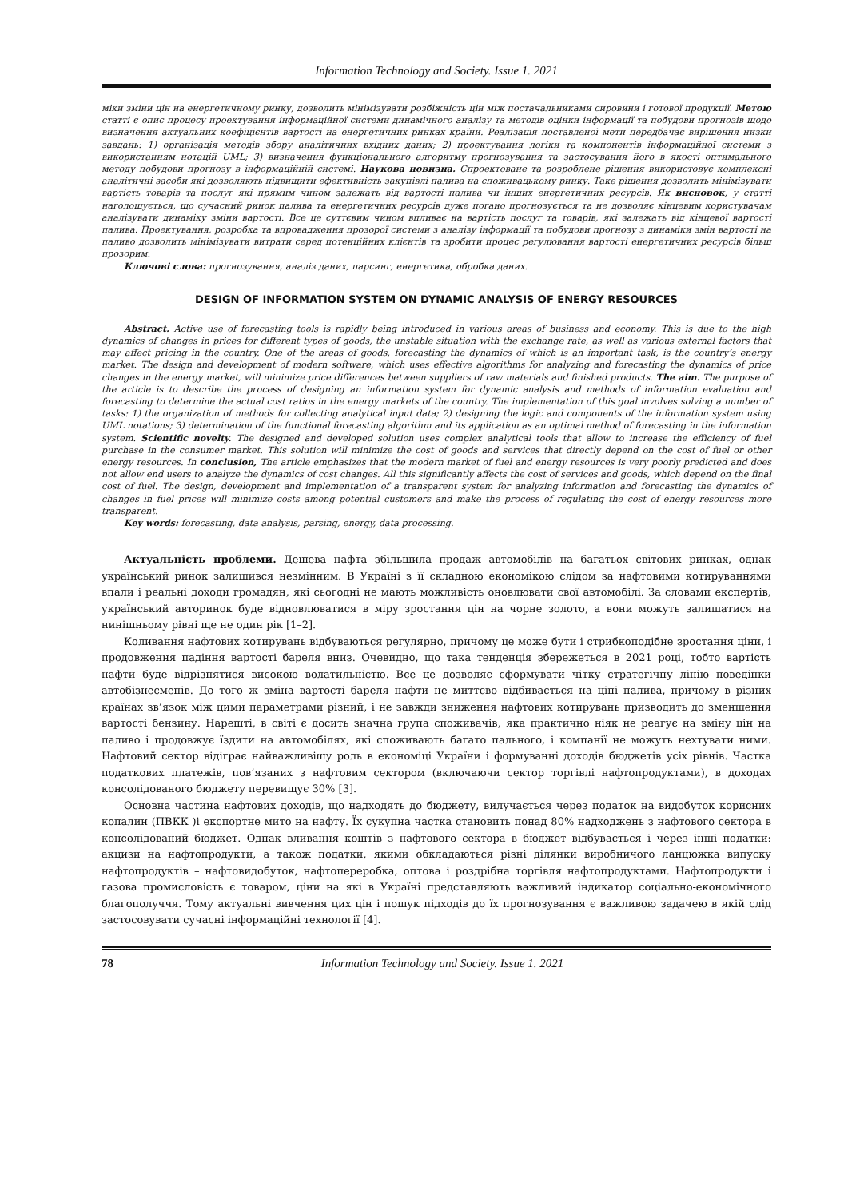Information Technology and Society. Issue 1. 2021
міки зміни цін на енергетичному ринку, дозволить мінімізувати розбіжність цін між постачальниками сировини і готової продукції. Метою статті є опис процесу проектування інформаційної системи динамічного аналізу та методів оцінки інформації та побудови прогнозів щодо визначення актуальних коефіцієнтів вартості на енергетичних ринках країни. Реалізація поставленої мети передбачає вирішення низки завдань: 1) організація методів збору аналітичних вхідних даних; 2) проектування логіки та компонентів інформаційної системи з використанням нотацій UML; 3) визначення функціонального алгоритму прогнозування та застосування його в якості оптимального методу побудови прогнозу в інформаційній системі. Наукова новизна. Спроектоване та розроблене рішення використовує комплексні аналітичні засоби які дозволяють підвищити ефективність закупівлі палива на споживацькому ринку. Таке рішення дозволить мінімізувати вартість товарів та послуг які прямим чином залежать від вартості палива чи інших енергетичних ресурсів. Як висновок, у статті наголошується, що сучасний ринок палива та енергетичних ресурсів дуже погано прогнозується та не дозволяє кінцевим користувачам аналізувати динаміку зміни вартості. Все це суттєвим чином впливає на вартість послуг та товарів, які залежать від кінцевої вартості палива. Проектування, розробка та впровадження прозорої системи з аналізу інформації та побудови прогнозу з динаміки змін вартості на паливо дозволить мінімізувати витрати серед потенційних клієнтів та зробити процес регулювання вартості енергетичних ресурсів більш прозорим.
Ключові слова: прогнозування, аналіз даних, парсинг, енергетика, обробка даних.
DESIGN OF INFORMATION SYSTEM ON DYNAMIC ANALYSIS OF ENERGY RESOURCES
Abstract. Active use of forecasting tools is rapidly being introduced in various areas of business and economy. This is due to the high dynamics of changes in prices for different types of goods, the unstable situation with the exchange rate, as well as various external factors that may affect pricing in the country. One of the areas of goods, forecasting the dynamics of which is an important task, is the country’s energy market. The design and development of modern software, which uses effective algorithms for analyzing and forecasting the dynamics of price changes in the energy market, will minimize price differences between suppliers of raw materials and finished products. The aim. The purpose of the article is to describe the process of designing an information system for dynamic analysis and methods of information evaluation and forecasting to determine the actual cost ratios in the energy markets of the country. The implementation of this goal involves solving a number of tasks: 1) the organization of methods for collecting analytical input data; 2) designing the logic and components of the information system using UML notations; 3) determination of the functional forecasting algorithm and its application as an optimal method of forecasting in the information system. Scientific novelty. The designed and developed solution uses complex analytical tools that allow to increase the efficiency of fuel purchase in the consumer market. This solution will minimize the cost of goods and services that directly depend on the cost of fuel or other energy resources. In conclusion, The article emphasizes that the modern market of fuel and energy resources is very poorly predicted and does not allow end users to analyze the dynamics of cost changes. All this significantly affects the cost of services and goods, which depend on the final cost of fuel. The design, development and implementation of a transparent system for analyzing information and forecasting the dynamics of changes in fuel prices will minimize costs among potential customers and make the process of regulating the cost of energy resources more transparent.
Key words: forecasting, data analysis, parsing, energy, data processing.
Актуальність проблеми. Дешева нафта збільшила продаж автомобілів на багатьох світових ринках, однак український ринок залишився незмінним. В Україні з її складною економікою слідом за нафтовими котируваннями впали і реальні доходи громадян, які сьогодні не мають можливість оновлювати свої автомобілі. За словами експертів, український авторинок буде відновлюватися в міру зростання цін на чорне золото, а вони можуть залишатися на нинішньому рівні ще не один рік [1–2].
Коливання нафтових котирувань відбуваються регулярно, причому це може бути і стрибкоподібне зростання ціни, і продовження падіння вартості бареля вниз. Очевидно, що така тенденція збережеться в 2021 році, тобто вартість нафти буде відрізнятися високою волатильністю. Все це дозволяє сформувати чітку стратегічну лінію поведінки автобізнесменів. До того ж зміна вартості бареля нафти не миттєво відбивається на ціні палива, причому в різних країнах зв’язок між цими параметрами різний, і не завжди зниження нафтових котирувань призводить до зменшення вартості бензину. Нарешті, в світі є досить значна група споживачів, яка практично ніяк не реагує на зміну цін на паливо і продовжує їздити на автомобілях, які споживають багато пального, і компанії не можуть нехтувати ними. Нафтовий сектор відіграє найважливішу роль в економіці України і формуванні доходів бюджетів усіх рівнів. Частка податкових платежів, пов’язаних з нафтовим сектором (включаючи сектор торгівлі нафтопродуктами), в доходах консолідованого бюджету перевищує 30% [3].
Основна частина нафтових доходів, що надходять до бюджету, вилучається через податок на видобуток корисних копалин (ПВКК )і експортне мито на нафту. Їх сукупна частка становить понад 80% надходжень з нафтового сектора в консолідований бюджет. Однак вливання коштів з нафтового сектора в бюджет відбувається і через інші податки: акцизи на нафтопродукти, а також податки, якими обкладаються різні ділянки виробничого ланцюжка випуску нафтопродуктів – нафтовидобуток, нафтопереробка, оптова і роздрібна торгівля нафтопродуктами. Нафтопродукти і газова промисловість є товаром, ціни на які в Україні представляють важливий індикатор соціально-економічного благополуччя. Тому актуальні вивчення цих цін і пошук підходів до їх прогнозування є важливою задачею в якій слід застосовувати сучасні інформаційні технології [4].
78 Information Technology and Society. Issue 1. 2021